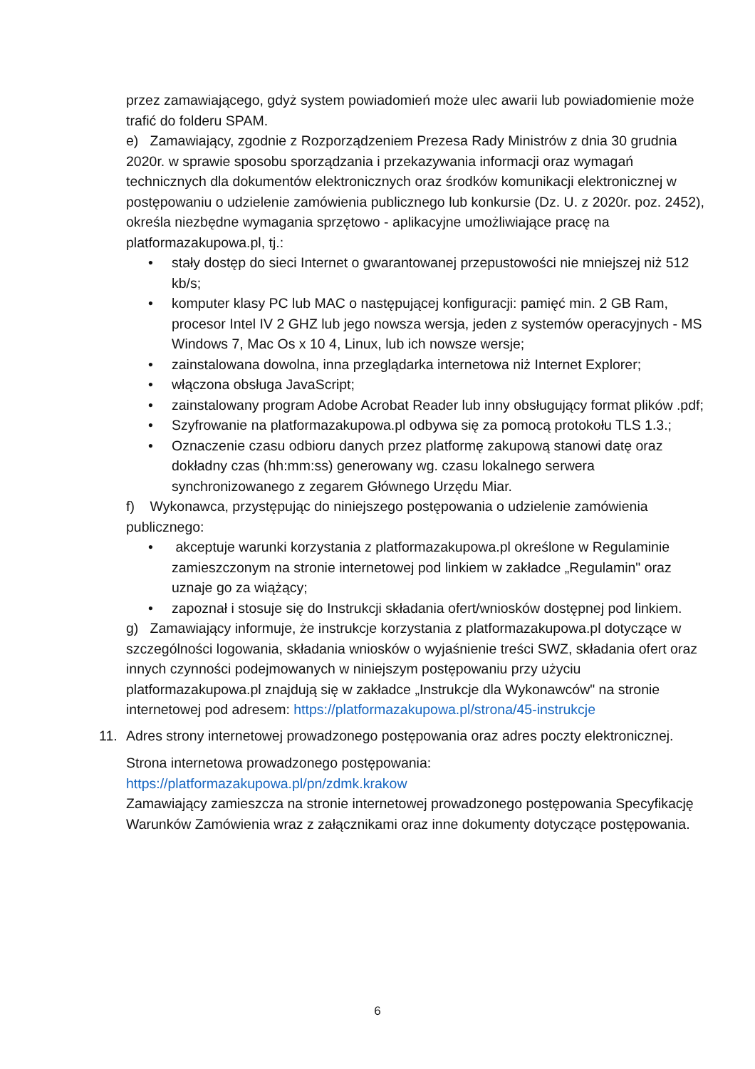przez zamawiającego, gdyż system powiadomień może ulec awarii lub powiadomienie może trafić do folderu SPAM.
e) Zamawiający, zgodnie z Rozporządzeniem Prezesa Rady Ministrów z dnia 30 grudnia 2020r. w sprawie sposobu sporządzania i przekazywania informacji oraz wymagań technicznych dla dokumentów elektronicznych oraz środków komunikacji elektronicznej w postępowaniu o udzielenie zamówienia publicznego lub konkursie (Dz. U. z 2020r. poz. 2452), określa niezbędne wymagania sprzętowo - aplikacyjne umożliwiające pracę na platformazakupowa.pl, tj.:
• stały dostęp do sieci Internet o gwarantowanej przepustowości nie mniejszej niż 512 kb/s;
• komputer klasy PC lub MAC o następującej konfiguracji: pamięć min. 2 GB Ram, procesor Intel IV 2 GHZ lub jego nowsza wersja, jeden z systemów operacyjnych - MS Windows 7, Mac Os x 10 4, Linux, lub ich nowsze wersje;
• zainstalowana dowolna, inna przeglądarka internetowa niż Internet Explorer;
• włączona obsługa JavaScript;
• zainstalowany program Adobe Acrobat Reader lub inny obsługujący format plików .pdf;
• Szyfrowanie na platformazakupowa.pl odbywa się za pomocą protokołu TLS 1.3.;
• Oznaczenie czasu odbioru danych przez platformę zakupową stanowi datę oraz dokładny czas (hh:mm:ss) generowany wg. czasu lokalnego serwera synchronizowanego z zegarem Głównego Urzędu Miar.
f) Wykonawca, przystępując do niniejszego postępowania o udzielenie zamówienia publicznego:
• akceptuje warunki korzystania z platformazakupowa.pl określone w Regulaminie zamieszczonym na stronie internetowej pod linkiem w zakładce „Regulamin" oraz uznaje go za wiążący;
• zapoznał i stosuje się do Instrukcji składania ofert/wniosków dostępnej pod linkiem.
g) Zamawiający informuje, że instrukcje korzystania z platformazakupowa.pl dotyczące w szczególności logowania, składania wniosków o wyjaśnienie treści SWZ, składania ofert oraz innych czynności podejmowanych w niniejszym postępowaniu przy użyciu platformazakupowa.pl znajdują się w zakładce „Instrukcje dla Wykonawców" na stronie internetowej pod adresem: https://platformazakupowa.pl/strona/45-instrukcje
11. Adres strony internetowej prowadzonego postępowania oraz adres poczty elektronicznej.
Strona internetowa prowadzonego postępowania:
https://platformazakupowa.pl/pn/zdmk.krakow
Zamawiający zamieszcza na stronie internetowej prowadzonego postępowania Specyfikację Warunków Zamówienia wraz z załącznikami oraz inne dokumenty dotyczące postępowania.
6